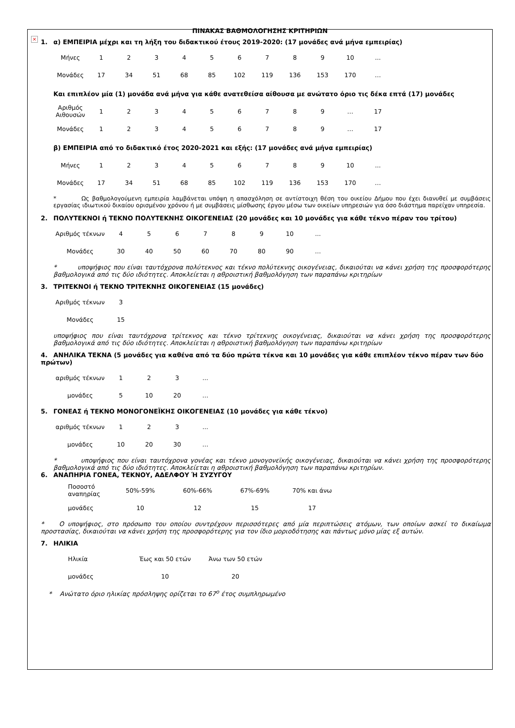×
ΠΙΝΑΚΑΣ ΒΑΘΜΟΛΟΓΗΣΗΣ ΚΡΙΤΗΡΙΩΝ
1. α) ΕΜΠΕΙΡΙΑ μέχρι και τη λήξη του διδακτικού έτους 2019-2020: (17 μονάδες ανά μήνα εμπειρίας)
| Μήνες | 1 | 2 | 3 | 4 | 5 | 6 | 7 | 8 | 9 | 10 | ... |
| Μονάδες | 17 | 34 | 51 | 68 | 85 | 102 | 119 | 136 | 153 | 170 | … |
Και επιπλέον μία (1) μονάδα ανά μήνα για κάθε ανατεθείσα αίθουσα με ανώτατο όριο τις δέκα επτά (17) μονάδες
| Αριθμός Αιθουσών | 1 | 2 | 3 | 4 | 5 | 6 | 7 | 8 | 9 | … | 17 |
| Μονάδες | 1 | 2 | 3 | 4 | 5 | 6 | 7 | 8 | 9 | … | 17 |
β) ΕΜΠΕΙΡΙΑ από το διδακτικό έτος 2020-2021 και εξής: (17 μονάδες ανά μήνα εμπειρίας)
| Μήνες | 1 | 2 | 3 | 4 | 5 | 6 | 7 | 8 | 9 | 10 | ... |
| Μονάδες | 17 | 34 | 51 | 68 | 85 | 102 | 119 | 136 | 153 | 170 | … |
* Ως βαθμολογούμενη εμπειρία λαμβάνεται υπόψη η απασχόληση σε αντίστοιχη θέση του οικείου Δήμου που έχει διανυθεί με συμβάσεις εργασίας ιδιωτικού δικαίου ορισμένου χρόνου ή με συμβάσεις μίσθωσης έργου μέσω των οικείων υπηρεσιών για όσο διάστημα παρείχαν υπηρεσία.
2. ΠΟΛΥΤΕΚΝΟΙ ή ΤΕΚΝΟ ΠΟΛΥΤΕΚΝΗΣ ΟΙΚΟΓΕΝΕΙΑΣ (20 μονάδες και 10 μονάδες για κάθε τέκνο πέραν του τρίτου)
| Αριθμός τέκνων | 4 | 5 | 6 | 7 | 8 | 9 | 10 | ... |
| Μονάδες | 30 | 40 | 50 | 60 | 70 | 80 | 90 | … |
* υποψήφιος που είναι ταυτόχρονα πολύτεκνος και τέκνο πολύτεκνης οικογένειας, δικαιούται να κάνει χρήση της προσφορότερης βαθμολογικά από τις δύο ιδιότητες. Αποκλείεται η αθροιστική βαθμολόγηση των παραπάνω κριτηρίων
3. ΤΡΙΤΕΚΝΟΙ ή ΤΕΚΝΟ ΤΡΙΤΕΚΝΗΣ ΟΙΚΟΓΕΝΕΙΑΣ (15 μονάδες)
| Αριθμός τέκνων | 3 |
| Μονάδες | 15 |
υποψήφιος που είναι ταυτόχρονα τρίτεκνος και τέκνο τρίτεκνης οικογένειας, δικαιούται να κάνει χρήση της προσφορότερης βαθμολογικά από τις δύο ιδιότητες. Αποκλείεται η αθροιστική βαθμολόγηση των παραπάνω κριτηρίων
4. ΑΝΗΛΙΚΑ ΤΕΚΝΑ (5 μονάδες για καθένα από τα δύο πρώτα τέκνα και 10 μονάδες για κάθε επιπλέον τέκνο πέραν των δύο πρώτων)
| αριθμός τέκνων | 1 | 2 | 3 | ... |
| μονάδες | 5 | 10 | 20 | … |
5. ΓΟΝΕΑΣ ή ΤΕΚΝΟ ΜΟΝΟΓΟΝΕΪΚΗΣ ΟΙΚΟΓΕΝΕΙΑΣ (10 μονάδες για κάθε τέκνο)
| αριθμός τέκνων | 1 | 2 | 3 | ... |
| μονάδες | 10 | 20 | 30 | … |
* υποψήφιος που είναι ταυτόχρονα γονέας και τέκνο μονογονεϊκής οικογένειας, δικαιούται να κάνει χρήση της προσφορότερης βαθμολογικά από τις δύο ιδιότητες. Αποκλείεται η αθροιστική βαθμολόγηση των παραπάνω κριτηρίων.
6. ΑΝΑΠΗΡΙΑ ΓΟΝΕΑ, ΤΕΚΝΟΥ, ΑΔΕΛΦΟΥ Ή ΣΥΖΥΓΟΥ
| Ποσοστό αναπηρίας | 50%-59% | 60%-66% | 67%-69% | 70% και άνω |
| μονάδες | 10 | 12 | 15 | 17 |
* Ο υποψήφιος, στο πρόσωπο του οποίου συντρέχουν περισσότερες από μία περιπτώσεις ατόμων, των οποίων ασκεί το δικαίωμα προστασίας, δικαιούται να κάνει χρήση της προσφορότερης για τον ίδιο μοριοδότησης και πάντως μόνο μίας εξ αυτών.
7. ΗΛΙΚΙΑ
| Ηλικία | Έως και 50 ετών | Άνω των 50 ετών |
| μονάδες | 10 | 20 |
* Ανώτατο όριο ηλικίας πρόσληψης ορίζεται το 67<sup>ο</sup> έτος συμπληρωμένο